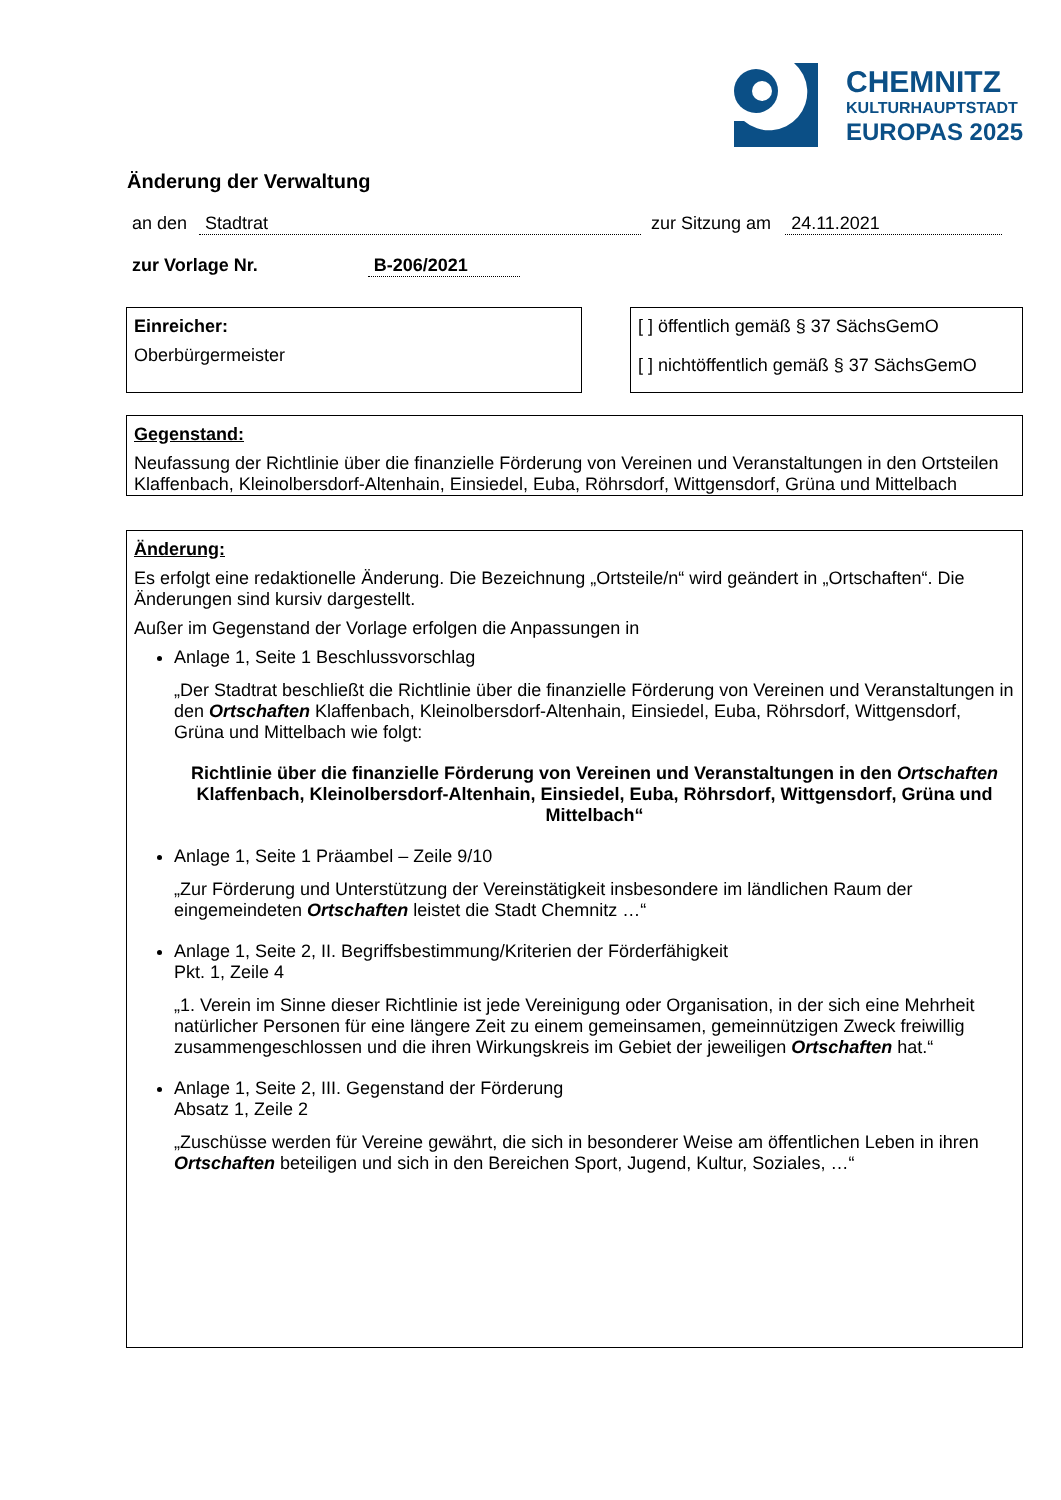CHEMNITZ
KULTURHAUPTSTADT
EUROPAS 2025
Änderung der Verwaltung
an den Stadtrat zur Sitzung am 24.11.2021
zur Vorlage Nr. B-206/2021
Einreicher:
Oberbürgermeister
[ ] öffentlich gemäß § 37 SächsGemO
[ ] nichtöffentlich gemäß § 37 SächsGemO
Gegenstand:
Neufassung der Richtlinie über die finanzielle Förderung von Vereinen und Veranstaltungen in den Ortsteilen Klaffenbach, Kleinolbersdorf-Altenhain, Einsiedel, Euba, Röhrsdorf, Wittgensdorf, Grüna und Mittelbach
Änderung:
Es erfolgt eine redaktionelle Änderung. Die Bezeichnung „Ortsteile/n“ wird geändert in „Ortschaften“. Die Änderungen sind kursiv dargestellt.
Außer im Gegenstand der Vorlage erfolgen die Anpassungen in
Anlage 1, Seite 1 Beschlussvorschlag
„Der Stadtrat beschließt die Richtlinie über die finanzielle Förderung von Vereinen und Veranstaltungen in den Ortschaften Klaffenbach, Kleinolbersdorf-Altenhain, Einsiedel, Euba, Röhrsdorf, Wittgensdorf, Grüna und Mittelbach wie folgt:
Richtlinie über die finanzielle Förderung von Vereinen und Veranstaltungen in den Ortschaften Klaffenbach, Kleinolbersdorf-Altenhain, Einsiedel, Euba, Röhrsdorf, Wittgensdorf, Grüna und Mittelbach“
Anlage 1, Seite 1 Präambel – Zeile 9/10
„Zur Förderung und Unterstützung der Vereinstätigkeit insbesondere im ländlichen Raum der eingemeindeten Ortschaften leistet die Stadt Chemnitz …“
Anlage 1, Seite 2, II. Begriffsbestimmung/Kriterien der Förderfähigkeit
Pkt. 1, Zeile 4
„1. Verein im Sinne dieser Richtlinie ist jede Vereinigung oder Organisation, in der sich eine Mehrheit natürlicher Personen für eine längere Zeit zu einem gemeinsamen, gemeinnützigen Zweck freiwillig zusammengeschlossen und die ihren Wirkungskreis im Gebiet der jeweiligen Ortschaften hat.“
Anlage 1, Seite 2, III. Gegenstand der Förderung
Absatz 1, Zeile 2
„Zuschüsse werden für Vereine gewährt, die sich in besonderer Weise am öffentlichen Leben in ihren Ortschaften beteiligen und sich in den Bereichen Sport, Jugend, Kultur, Soziales, …“